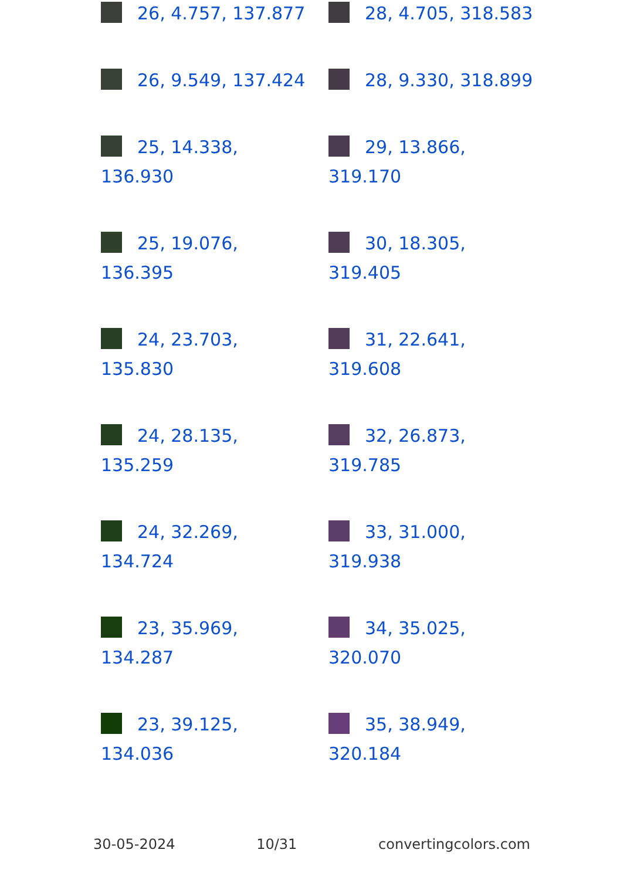26, 4.757, 137.877
28, 4.705, 318.583
26, 9.549, 137.424
28, 9.330, 318.899
25, 14.338,
136.930
29, 13.866,
319.170
25, 19.076,
136.395
30, 18.305,
319.405
24, 23.703,
135.830
31, 22.641,
319.608
24, 28.135,
135.259
32, 26.873,
319.785
24, 32.269,
134.724
33, 31.000,
319.938
23, 35.969,
134.287
34, 35.025,
320.070
23, 39.125,
134.036
35, 38.949,
320.184
30-05-2024 10/31 convertingcolors.com